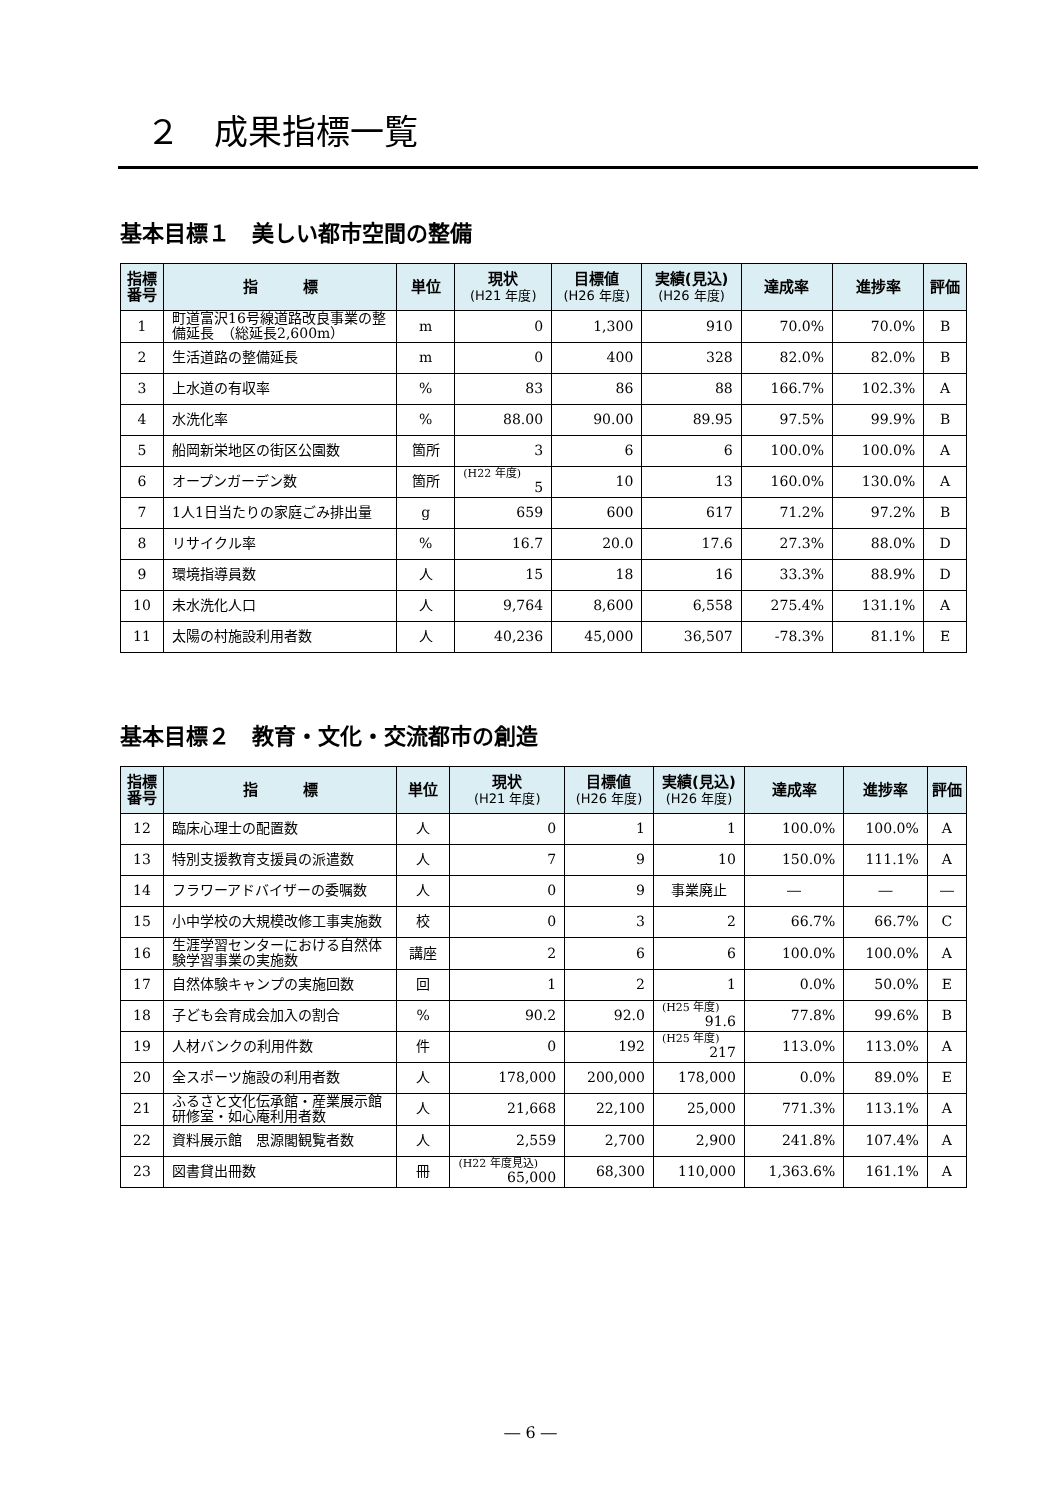２　成果指標一覧
基本目標１　美しい都市空間の整備
| 指標 番号 | 指 標 | 単位 | 現状 (H21 年度) | 目標値 (H26 年度) | 実績(見込) (H26 年度) | 達成率 | 進捗率 | 評価 |
| --- | --- | --- | --- | --- | --- | --- | --- | --- |
| 1 | 町道富沢16号線道路改良事業の整備延長 （総延長2,600m） | m | 0 | 1,300 | 910 | 70.0% | 70.0% | B |
| 2 | 生活道路の整備延長 | m | 0 | 400 | 328 | 82.0% | 82.0% | B |
| 3 | 上水道の有収率 | % | 83 | 86 | 88 | 166.7% | 102.3% | A |
| 4 | 水洗化率 | % | 88.00 | 90.00 | 89.95 | 97.5% | 99.9% | B |
| 5 | 船岡新栄地区の街区公園数 | 箇所 | 3 | 6 | 6 | 100.0% | 100.0% | A |
| 6 | オープンガーデン数 | 箇所 | (H22 年度) 5 | 10 | 13 | 160.0% | 130.0% | A |
| 7 | 1人1日当たりの家庭ごみ排出量 | g | 659 | 600 | 617 | 71.2% | 97.2% | B |
| 8 | リサイクル率 | % | 16.7 | 20.0 | 17.6 | 27.3% | 88.0% | D |
| 9 | 環境指導員数 | 人 | 15 | 18 | 16 | 33.3% | 88.9% | D |
| 10 | 未水洗化人口 | 人 | 9,764 | 8,600 | 6,558 | 275.4% | 131.1% | A |
| 11 | 太陽の村施設利用者数 | 人 | 40,236 | 45,000 | 36,507 | -78.3% | 81.1% | E |
基本目標２　教育・文化・交流都市の創造
| 指標 番号 | 指 標 | 単位 | 現状 (H21 年度) | 目標値 (H26 年度) | 実績(見込) (H26 年度) | 達成率 | 進捗率 | 評価 |
| --- | --- | --- | --- | --- | --- | --- | --- | --- |
| 12 | 臨床心理士の配置数 | 人 | 0 | 1 | 1 | 100.0% | 100.0% | A |
| 13 | 特別支援教育支援員の派遣数 | 人 | 7 | 9 | 10 | 150.0% | 111.1% | A |
| 14 | フラワーアドバイザーの委嘱数 | 人 | 0 | 9 | 事業廃止 | ― | ― | ― |
| 15 | 小中学校の大規模改修工事実施数 | 校 | 0 | 3 | 2 | 66.7% | 66.7% | C |
| 16 | 生涯学習センターにおける自然体験学習事業の実施数 | 講座 | 2 | 6 | 6 | 100.0% | 100.0% | A |
| 17 | 自然体験キャンプの実施回数 | 回 | 1 | 2 | 1 | 0.0% | 50.0% | E |
| 18 | 子ども会育成会加入の割合 | % | 90.2 | 92.0 | (H25 年度) 91.6 | 77.8% | 99.6% | B |
| 19 | 人材バンクの利用件数 | 件 | 0 | 192 | (H25 年度) 217 | 113.0% | 113.0% | A |
| 20 | 全スポーツ施設の利用者数 | 人 | 178,000 | 200,000 | 178,000 | 0.0% | 89.0% | E |
| 21 | ふるさと文化伝承館・産業展示館研修室・如心庵利用者数 | 人 | 21,668 | 22,100 | 25,000 | 771.3% | 113.1% | A |
| 22 | 資料展示館 思源閣観覧者数 | 人 | 2,559 | 2,700 | 2,900 | 241.8% | 107.4% | A |
| 23 | 図書貸出冊数 | 冊 | (H22 年度見込) 65,000 | 68,300 | 110,000 | 1,363.6% | 161.1% | A |
― 6 ―